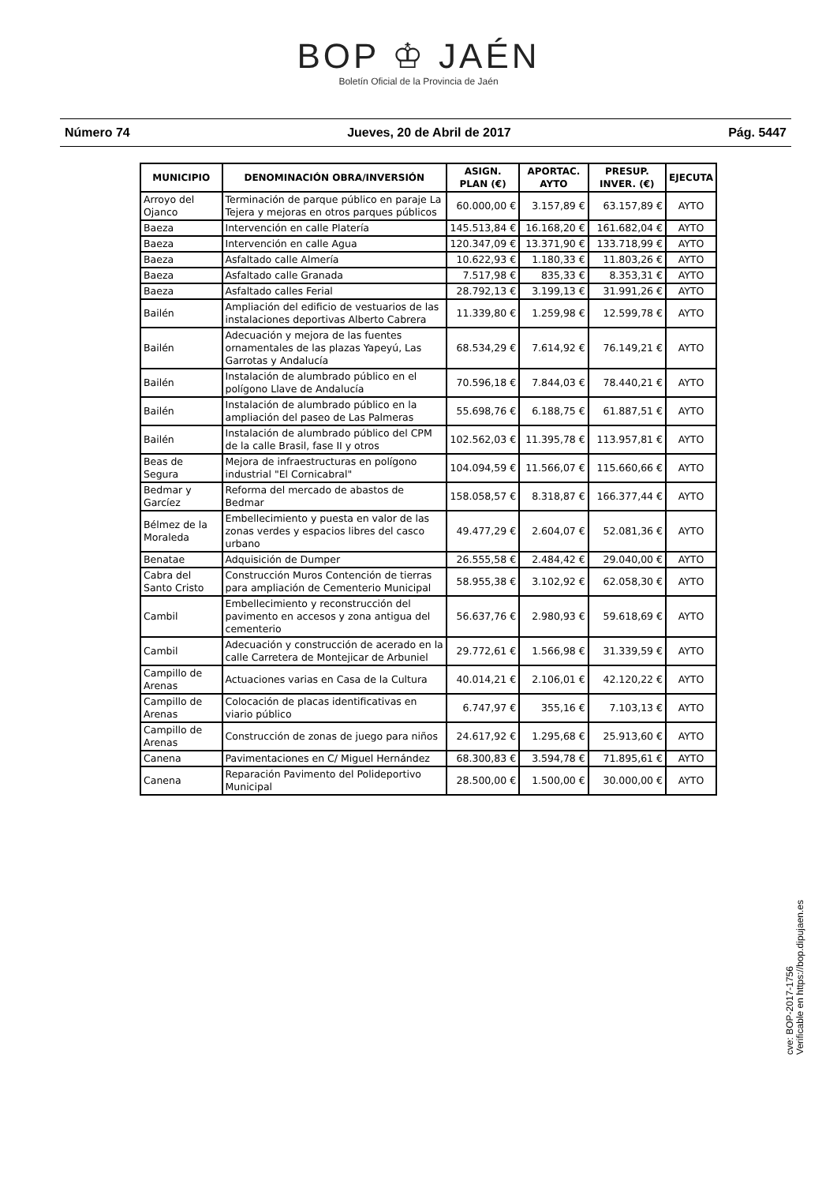BOP ♔ JAÉN
Boletín Oficial de la Provincia de Jaén
Número 74 Jueves, 20 de Abril de 2017 Pág. 5447
| MUNICIPIO | DENOMINACIÓN OBRA/INVERSIÓN | ASIGN. PLAN (€) | APORTAC. AYTO | PRESUP. INVER. (€) | EJECUTA |
| --- | --- | --- | --- | --- | --- |
| Arroyo del Ojanco | Terminación de parque público en paraje La Tejera y mejoras en otros parques públicos | 60.000,00 € | 3.157,89 € | 63.157,89 € | AYTO |
| Baeza | Intervención en calle Platería | 145.513,84 € | 16.168,20 € | 161.682,04 € | AYTO |
| Baeza | Intervención en calle Agua | 120.347,09 € | 13.371,90 € | 133.718,99 € | AYTO |
| Baeza | Asfaltado calle Almería | 10.622,93 € | 1.180,33 € | 11.803,26 € | AYTO |
| Baeza | Asfaltado calle Granada | 7.517,98 € | 835,33 € | 8.353,31 € | AYTO |
| Baeza | Asfaltado calles Ferial | 28.792,13 € | 3.199,13 € | 31.991,26 € | AYTO |
| Bailén | Ampliación del edificio de vestuarios de las instalaciones deportivas Alberto Cabrera | 11.339,80 € | 1.259,98 € | 12.599,78 € | AYTO |
| Bailén | Adecuación y mejora de las fuentes ornamentales de las plazas Yapeyú, Las Garrotas y Andalucía | 68.534,29 € | 7.614,92 € | 76.149,21 € | AYTO |
| Bailén | Instalación de alumbrado público en el polígono Llave de Andalucía | 70.596,18 € | 7.844,03 € | 78.440,21 € | AYTO |
| Bailén | Instalación de alumbrado público en la ampliación del paseo de Las Palmeras | 55.698,76 € | 6.188,75 € | 61.887,51 € | AYTO |
| Bailén | Instalación de alumbrado público del CPM de la calle Brasil, fase II y otros | 102.562,03 € | 11.395,78 € | 113.957,81 € | AYTO |
| Beas de Segura | Mejora de infraestructuras en polígono industrial "El Cornicabral" | 104.094,59 € | 11.566,07 € | 115.660,66 € | AYTO |
| Bedmar y Garcíez | Reforma del mercado de abastos de Bedmar | 158.058,57 € | 8.318,87 € | 166.377,44 € | AYTO |
| Bélmez de la Moraleda | Embellecimiento y puesta en valor de las zonas verdes y espacios libres del casco urbano | 49.477,29 € | 2.604,07 € | 52.081,36 € | AYTO |
| Benatae | Adquisición de Dumper | 26.555,58 € | 2.484,42 € | 29.040,00 € | AYTO |
| Cabra del Santo Cristo | Construcción Muros Contención de tierras para ampliación de Cementerio Municipal | 58.955,38 € | 3.102,92 € | 62.058,30 € | AYTO |
| Cambil | Embellecimiento y reconstrucción del pavimento en accesos y zona antigua del cementerio | 56.637,76 € | 2.980,93 € | 59.618,69 € | AYTO |
| Cambil | Adecuación y construcción de acerado en la calle Carretera de Montejicar de Arbuniel | 29.772,61 € | 1.566,98 € | 31.339,59 € | AYTO |
| Campillo de Arenas | Actuaciones varias en Casa de la Cultura | 40.014,21 € | 2.106,01 € | 42.120,22 € | AYTO |
| Campillo de Arenas | Colocación de placas identificativas en viario público | 6.747,97 € | 355,16 € | 7.103,13 € | AYTO |
| Campillo de Arenas | Construcción de zonas de juego para niños | 24.617,92 € | 1.295,68 € | 25.913,60 € | AYTO |
| Canena | Pavimentaciones en C/ Miguel Hernández | 68.300,83 € | 3.594,78 € | 71.895,61 € | AYTO |
| Canena | Reparación Pavimento del Polideportivo Municipal | 28.500,00 € | 1.500,00 € | 30.000,00 € | AYTO |
cve: BOP-2017-1756
Verificable en https://bop.dipujaen.es